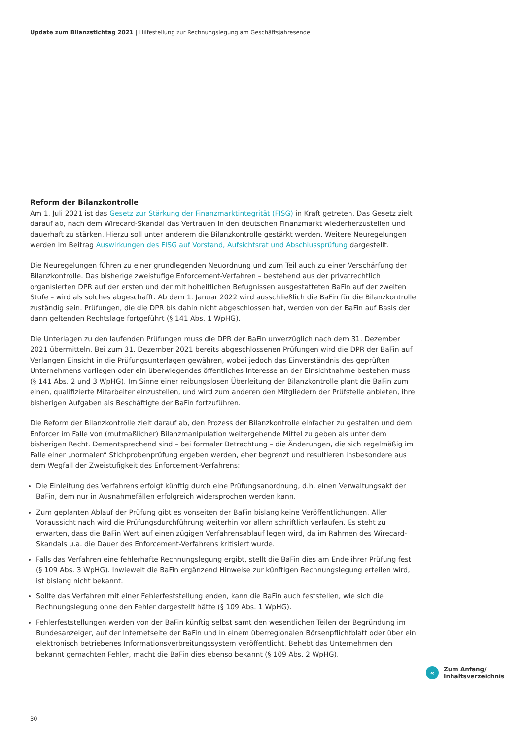Update zum Bilanzstichtag 2021 | Hilfestellung zur Rechnungslegung am Geschäftsjahresende
Reform der Bilanzkontrolle
Am 1. Juli 2021 ist das Gesetz zur Stärkung der Finanzmarktintegrität (FISG) in Kraft getreten. Das Gesetz zielt darauf ab, nach dem Wirecard-Skandal das Vertrauen in den deutschen Finanzmarkt wiederherzustellen und dauerhaft zu stärken. Hierzu soll unter anderem die Bilanzkontrolle gestärkt werden. Weitere Neuregelungen werden im Beitrag Auswirkungen des FISG auf Vorstand, Aufsichtsrat und Abschlussprüfung dargestellt.
Die Neuregelungen führen zu einer grundlegenden Neuordnung und zum Teil auch zu einer Verschärfung der Bilanzkontrolle. Das bisherige zweistufige Enforcement-Verfahren – bestehend aus der privatrechtlich organisierten DPR auf der ersten und der mit hoheitlichen Befugnissen ausgestatteten BaFin auf der zweiten Stufe – wird als solches abgeschafft. Ab dem 1. Januar 2022 wird ausschließlich die BaFin für die Bilanzkontrolle zuständig sein. Prüfungen, die die DPR bis dahin nicht abgeschlossen hat, werden von der BaFin auf Basis der dann geltenden Rechtslage fortgeführt (§ 141 Abs. 1 WpHG).
Die Unterlagen zu den laufenden Prüfungen muss die DPR der BaFin unverzüglich nach dem 31. Dezember 2021 übermitteln. Bei zum 31. Dezember 2021 bereits abgeschlossenen Prüfungen wird die DPR der BaFin auf Verlangen Einsicht in die Prüfungsunterlagen gewähren, wobei jedoch das Einverständnis des geprüften Unternehmens vorliegen oder ein überwiegendes öffentliches Interesse an der Einsichtnahme bestehen muss (§ 141 Abs. 2 und 3 WpHG). Im Sinne einer reibungslosen Überleitung der Bilanzkontrolle plant die BaFin zum einen, qualifizierte Mitarbeiter einzustellen, und wird zum anderen den Mitgliedern der Prüfstelle anbieten, ihre bisherigen Aufgaben als Beschäftigte der BaFin fortzuführen.
Die Reform der Bilanzkontrolle zielt darauf ab, den Prozess der Bilanzkontrolle einfacher zu gestalten und dem Enforcer im Falle von (mutmaßlicher) Bilanzmanipulation weitergehende Mittel zu geben als unter dem bisherigen Recht. Dementsprechend sind – bei formaler Betrachtung – die Änderungen, die sich regelmäßig im Falle einer „normalen“ Stichprobenprüfung ergeben werden, eher begrenzt und resultieren insbesondere aus dem Wegfall der Zweistufigkeit des Enforcement-Verfahrens:
Die Einleitung des Verfahrens erfolgt künftig durch eine Prüfungsanordnung, d.h. einen Verwaltungsakt der BaFin, dem nur in Ausnahmefällen erfolgreich widersprochen werden kann.
Zum geplanten Ablauf der Prüfung gibt es vonseiten der BaFin bislang keine Veröffentlichungen. Aller Voraussicht nach wird die Prüfungsdurchführung weiterhin vor allem schriftlich verlaufen. Es steht zu erwarten, dass die BaFin Wert auf einen zügigen Verfahrensablauf legen wird, da im Rahmen des Wirecard-Skandals u.a. die Dauer des Enforcement-Verfahrens kritisiert wurde.
Falls das Verfahren eine fehlerhafte Rechnungslegung ergibt, stellt die BaFin dies am Ende ihrer Prüfung fest (§ 109 Abs. 3 WpHG). Inwieweit die BaFin ergänzend Hinweise zur künftigen Rechnungslegung erteilen wird, ist bislang nicht bekannt.
Sollte das Verfahren mit einer Fehlerfeststellung enden, kann die BaFin auch feststellen, wie sich die Rechnungslegung ohne den Fehler dargestellt hätte (§ 109 Abs. 1 WpHG).
Fehlerfeststellungen werden von der BaFin künftig selbst samt den wesentlichen Teilen der Begründung im Bundesanzeiger, auf der Internetseite der BaFin und in einem überregionalen Börsenpflichtblatt oder über ein elektronisch betriebenes Informationsverbreitungssystem veröffentlicht. Behebt das Unternehmen den bekannt gemachten Fehler, macht die BaFin dies ebenso bekannt (§ 109 Abs. 2 WpHG).
«
Zum Anfang/
Inhaltsverzeichnis
30